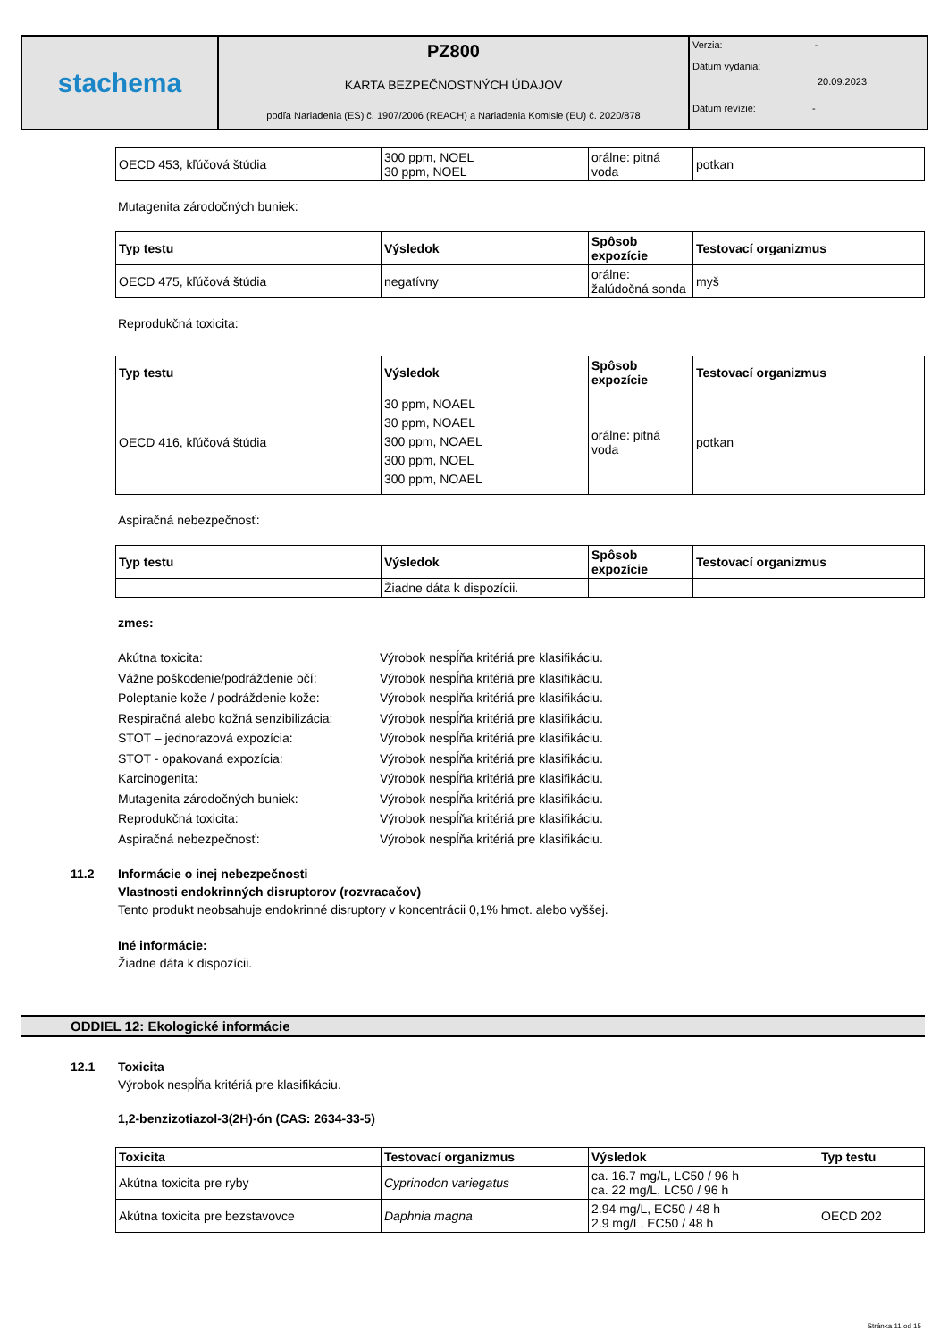stachema
PZ800
KARTA BEZPEČNOSTNÝCH ÚDAJOV
podľa Nariadenia (ES) č. 1907/2006 (REACH) a Nariadenia Komisie (EU) č. 2020/878
Verzia: -
Dátum vydania:
20.09.2023
Dátum revízie: -
| OECD 453, kľúčová štúdia | 300 ppm, NOEL 30 ppm, NOEL | orálne: pitná voda | potkan |
Mutagenita zárodočných buniek:
| Typ testu | Výsledok | Spôsob expozície | Testovací organizmus |
| --- | --- | --- | --- |
| OECD 475, kľúčová štúdia | negatívny | orálne: žalúdočná sonda | myš |
Reprodukčná toxicita:
| Typ testu | Výsledok | Spôsob expozície | Testovací organizmus |
| --- | --- | --- | --- |
| OECD 416, kľúčová štúdia | 30 ppm, NOAEL 30 ppm, NOAEL 300 ppm, NOAEL 300 ppm, NOEL 300 ppm, NOAEL | orálne: pitná voda | potkan |
Aspiračná nebezpečnosť:
| Typ testu | Výsledok | Spôsob expozície | Testovací organizmus |
| --- | --- | --- | --- |
| | Žiadne dáta k dispozícii. | | |
zmes:
Akútna toxicita: Výrobok nespĺňa kritériá pre klasifikáciu.
Vážne poškodenie/podráždenie očí: Výrobok nespĺňa kritériá pre klasifikáciu.
Poleptanie kože / podráždenie kože: Výrobok nespĺňa kritériá pre klasifikáciu.
Respiračná alebo kožná senzibilizácia: Výrobok nespĺňa kritériá pre klasifikáciu.
STOT – jednorazová expozícia: Výrobok nespĺňa kritériá pre klasifikáciu.
STOT - opakovaná expozícia: Výrobok nespĺňa kritériá pre klasifikáciu.
Karcinogenita: Výrobok nespĺňa kritériá pre klasifikáciu.
Mutagenita zárodočných buniek: Výrobok nespĺňa kritériá pre klasifikáciu.
Reprodukčná toxicita: Výrobok nespĺňa kritériá pre klasifikáciu.
Aspiračná nebezpečnosť: Výrobok nespĺňa kritériá pre klasifikáciu.
11.2 Informácie o inej nebezpečnosti
Vlastnosti endokrinných disruptorov (rozvracačov)
Tento produkt neobsahuje endokrinné disruptory v koncentrácii 0,1% hmot. alebo vyššej.
Iné informácie:
Žiadne dáta k dispozícii.
ODDIEL 12: Ekologické informácie
12.1 Toxicita
Výrobok nespĺňa kritériá pre klasifikáciu.
1,2-benzizotiazol-3(2H)-ón (CAS: 2634-33-5)
| Toxicita | Testovací organizmus | Výsledok | Typ testu |
| --- | --- | --- | --- |
| Akútna toxicita pre ryby | Cyprinodon variegatus | ca. 16.7 mg/L, LC50 / 96 h ca. 22 mg/L, LC50 / 96 h | |
| Akútna toxicita pre bezstavovce | Daphnia magna | 2.94 mg/L, EC50 / 48 h 2.9 mg/L, EC50 / 48 h | OECD 202 |
Stránka 11 od 15